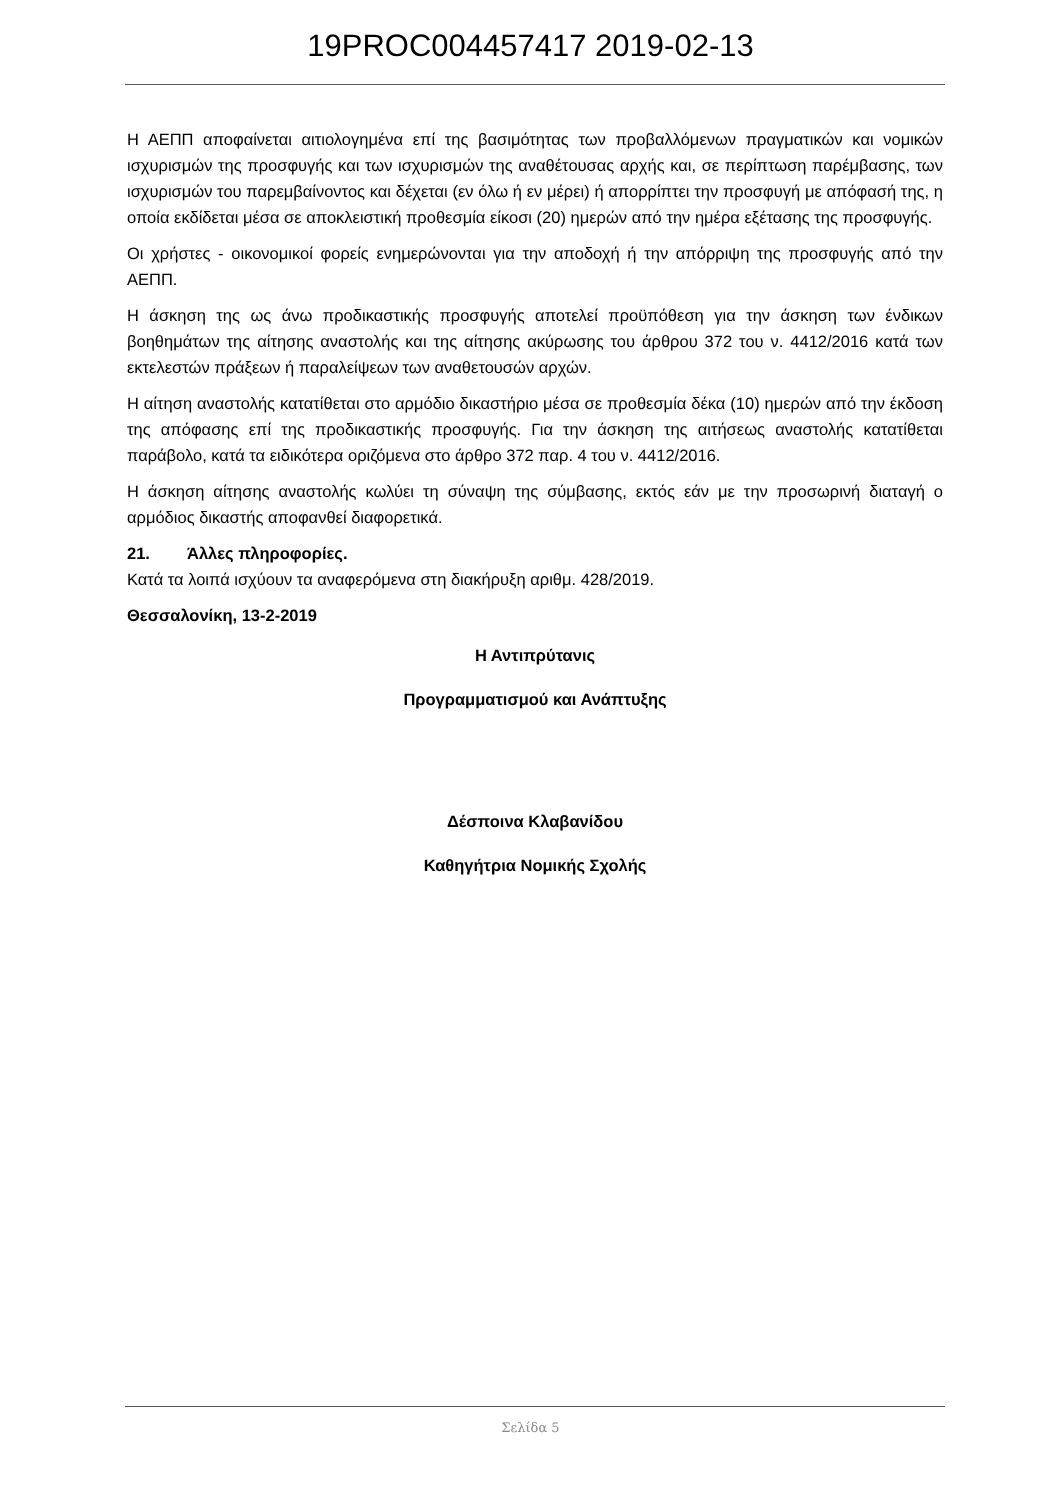19PROC004457417 2019-02-13
Η ΑΕΠΠ αποφαίνεται αιτιολογημένα επί της βασιμότητας των προβαλλόμενων πραγματικών και νομικών ισχυρισμών της προσφυγής και των ισχυρισμών της αναθέτουσας αρχής και, σε περίπτωση παρέμβασης, των ισχυρισμών του παρεμβαίνοντος και δέχεται (εν όλω ή εν μέρει) ή απορρίπτει την προσφυγή με απόφασή της, η οποία εκδίδεται μέσα σε αποκλειστική προθεσμία είκοσι (20) ημερών από την ημέρα εξέτασης της προσφυγής.
Οι χρήστες - οικονομικοί φορείς ενημερώνονται για την αποδοχή ή την απόρριψη της προσφυγής από την ΑΕΠΠ.
Η άσκηση της ως άνω προδικαστικής προσφυγής αποτελεί προϋπόθεση για την άσκηση των ένδικων βοηθημάτων της αίτησης αναστολής και της αίτησης ακύρωσης του άρθρου 372 του ν. 4412/2016 κατά των εκτελεστών πράξεων ή παραλείψεων των αναθετουσών αρχών.
Η αίτηση αναστολής κατατίθεται στο αρμόδιο δικαστήριο μέσα σε προθεσμία δέκα (10) ημερών από την έκδοση της απόφασης επί της προδικαστικής προσφυγής. Για την άσκηση της αιτήσεως αναστολής κατατίθεται παράβολο, κατά τα ειδικότερα οριζόμενα στο άρθρο 372 παρ. 4 του ν. 4412/2016.
Η άσκηση αίτησης αναστολής κωλύει τη σύναψη της σύμβασης, εκτός εάν με την προσωρινή διαταγή ο αρμόδιος δικαστής αποφανθεί διαφορετικά.
21. Άλλες πληροφορίες.
Κατά τα λοιπά ισχύουν τα αναφερόμενα στη διακήρυξη αριθμ. 428/2019.
Θεσσαλονίκη, 13-2-2019
Η Αντιπρύτανις
Προγραμματισμού και Ανάπτυξης
Δέσποινα Κλαβανίδου
Καθηγήτρια Νομικής Σχολής
Σελίδα 5